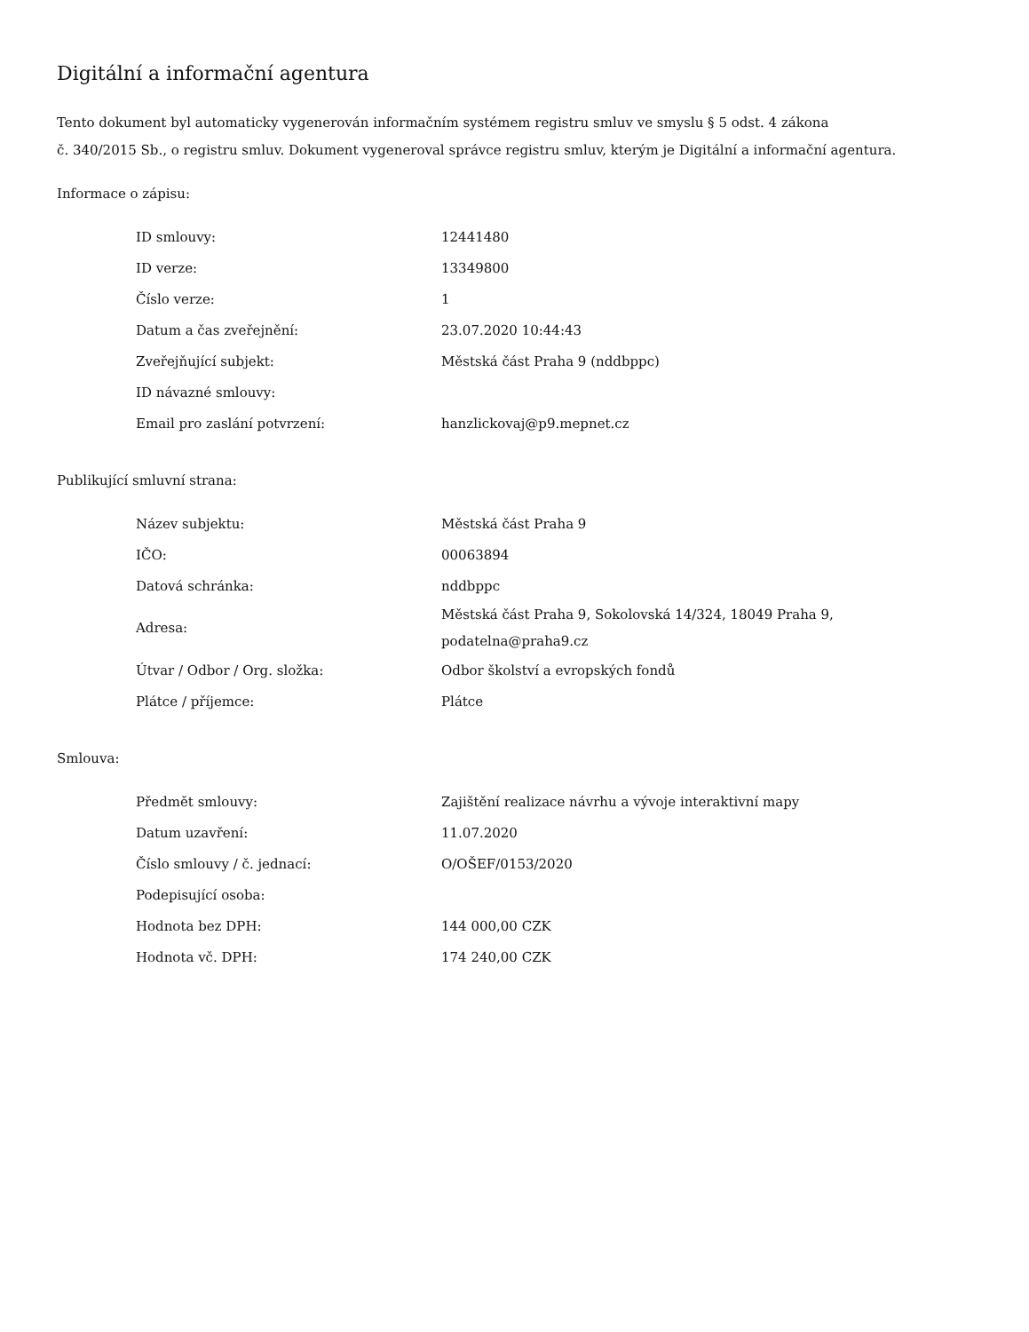Digitální a informační agentura
Tento dokument byl automaticky vygenerován informačním systémem registru smluv ve smyslu § 5 odst. 4 zákona
č. 340/2015 Sb., o registru smluv. Dokument vygeneroval správce registru smluv, kterým je Digitální a informační agentura.
Informace o zápisu:
| ID smlouvy: | 12441480 |
| ID verze: | 13349800 |
| Číslo verze: | 1 |
| Datum a čas zveřejnění: | 23.07.2020 10:44:43 |
| Zveřejňující subjekt: | Městská část Praha 9 (nddbppc) |
| ID návazné smlouvy: | |
| Email pro zaslání potvrzení: | hanzlickovaj@p9.mepnet.cz |
Publikující smluvní strana:
| Název subjektu: | Městská část Praha 9 |
| IČO: | 00063894 |
| Datová schránka: | nddbppc |
| Adresa: | Městská část Praha 9, Sokolovská 14/324, 18049 Praha 9, podatelna@praha9.cz |
| Útvar / Odbor / Org. složka: | Odbor školství a evropských fondů |
| Plátce / příjemce: | Plátce |
Smlouva:
| Předmět smlouvy: | Zajištění realizace návrhu a vývoje interaktivní mapy |
| Datum uzavření: | 11.07.2020 |
| Číslo smlouvy / č. jednací: | O/OŠEF/0153/2020 |
| Podepisující osoba: | |
| Hodnota bez DPH: | 144 000,00 CZK |
| Hodnota vč. DPH: | 174 240,00 CZK |